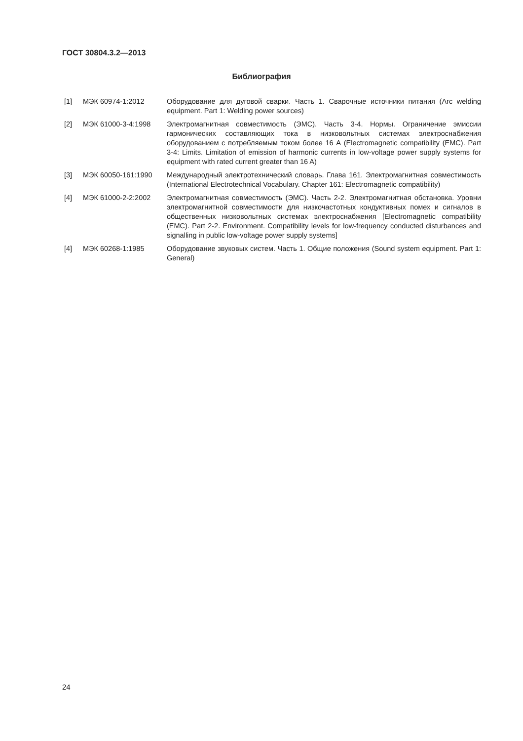ГОСТ 30804.3.2—2013
Библиография
[1] МЭК 60974-1:2012 Оборудование для дуговой сварки. Часть 1. Сварочные источники питания (Arc welding equipment. Part 1: Welding power sources)
[2] МЭК 61000-3-4:1998 Электромагнитная совместимость (ЭМС). Часть 3-4. Нормы. Ограничение эмиссии гармонических составляющих тока в низковольтных системах электроснабжения оборудованием с потребляемым током более 16 А (Electromagnetic compatibility (EMC). Part 3-4: Limits. Limitation of emission of harmonic currents in low-voltage power supply systems for equipment with rated current greater than 16 A)
[3] МЭК 60050-161:1990 Международный электротехнический словарь. Глава 161. Электромагнитная совместимость (International Electrotechnical Vocabulary. Chapter 161: Electromagnetic compatibility)
[4] МЭК 61000-2-2:2002 Электромагнитная совместимость (ЭМС). Часть 2-2. Электромагнитная обстановка. Уровни электромагнитной совместимости для низкочастотных кондуктивных помех и сигналов в общественных низковольтных системах электроснабжения [Electromagnetic compatibility (EMC). Part 2-2. Environment. Compatibility levels for low-frequency conducted disturbances and signalling in public low-voltage power supply systems]
[4] МЭК 60268-1:1985 Оборудование звуковых систем. Часть 1. Общие положения (Sound system equipment. Part 1: General)
24